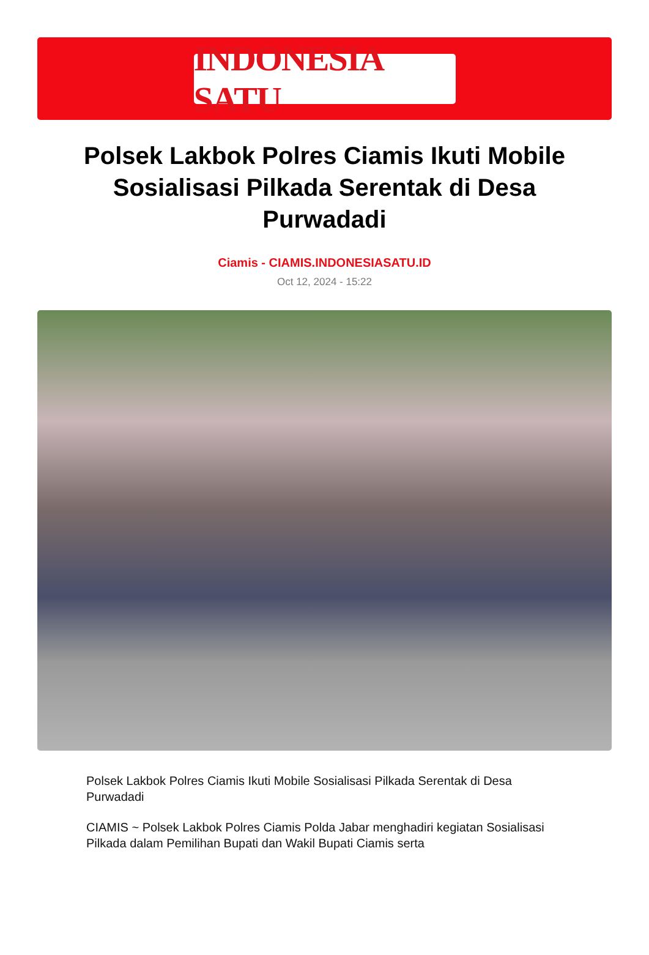INDONESIA SATU
Polsek Lakbok Polres Ciamis Ikuti Mobile Sosialisasi Pilkada Serentak di Desa Purwadadi
Ciamis - CIAMIS.INDONESIASATU.ID
Oct 12, 2024 - 15:22
Polsek Lakbok Polres Ciamis Ikuti Mobile Sosialisasi Pilkada Serentak di Desa Purwadadi
CIAMIS ~ Polsek Lakbok Polres Ciamis Polda Jabar menghadiri kegiatan Sosialisasi Pilkada dalam Pemilihan Bupati dan Wakil Bupati Ciamis serta